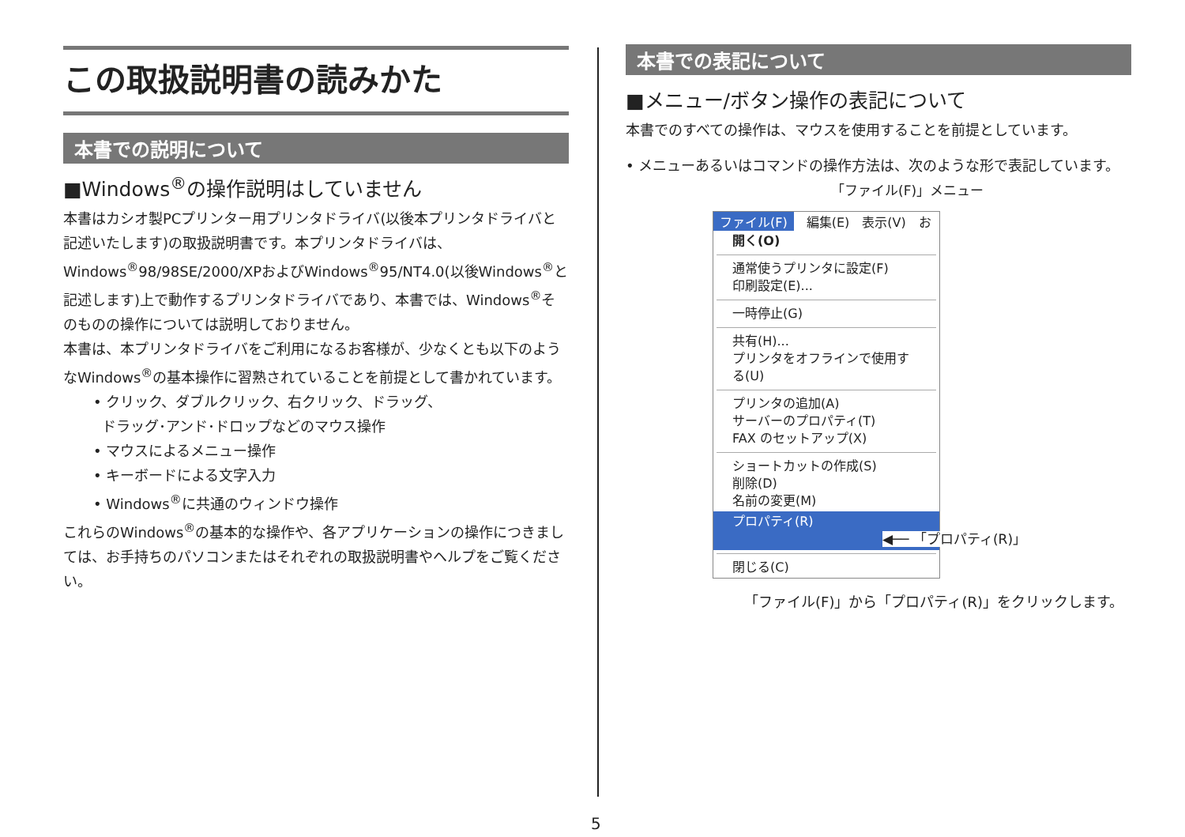この取扱説明書の読みかた
本書での説明について
■Windows<sup>®</sup>の操作説明はしていません
本書はカシオ製PCプリンター用プリンタドライバ(以後本プリンタドライバと記述いたします)の取扱説明書です。本プリンタドライバは、Windows<sup>®</sup>98/98SE/2000/XPおよびWindows<sup>®</sup>95/NT4.0(以後Windows<sup>®</sup>と記述します)上で動作するプリンタドライバであり、本書では、Windows<sup>®</sup>そのものの操作については説明しておりません。
本書は、本プリンタドライバをご利用になるお客様が、少なくとも以下のようなWindows<sup>®</sup>の基本操作に習熟されていることを前提として書かれています。
• クリック、ダブルクリック、右クリック、ドラッグ、
ドラッグ･アンド･ドロップなどのマウス操作
• マウスによるメニュー操作
• キーボードによる文字入力
• Windows<sup>®</sup>に共通のウィンドウ操作
これらのWindows<sup>®</sup>の基本的な操作や、各アプリケーションの操作につきましては、お手持ちのパソコンまたはそれぞれの取扱説明書やヘルプをご覧ください。
本書での表記について
■メニュー/ボタン操作の表記について
本書でのすべての操作は、マウスを使用することを前提としています。
• メニューあるいはコマンドの操作方法は、次のような形で表記しています。 「ファイル(F)」メニュー
ファイル(F) 編集(E) 表示(V) お
開く(O)
通常使うプリンタに設定(F)
印刷設定(E)...
一時停止(G)
共有(H)...
プリンタをオフラインで使用する(U)
プリンタの追加(A)
サーバーのプロパティ(T)
FAX のセットアップ(X)
ショートカットの作成(S)
削除(D)
名前の変更(M)
プロパティ(R) ◀── 「プロパティ(R)」
閉じる(C)
「ファイル(F)」から「プロパティ(R)」をクリックします。
5